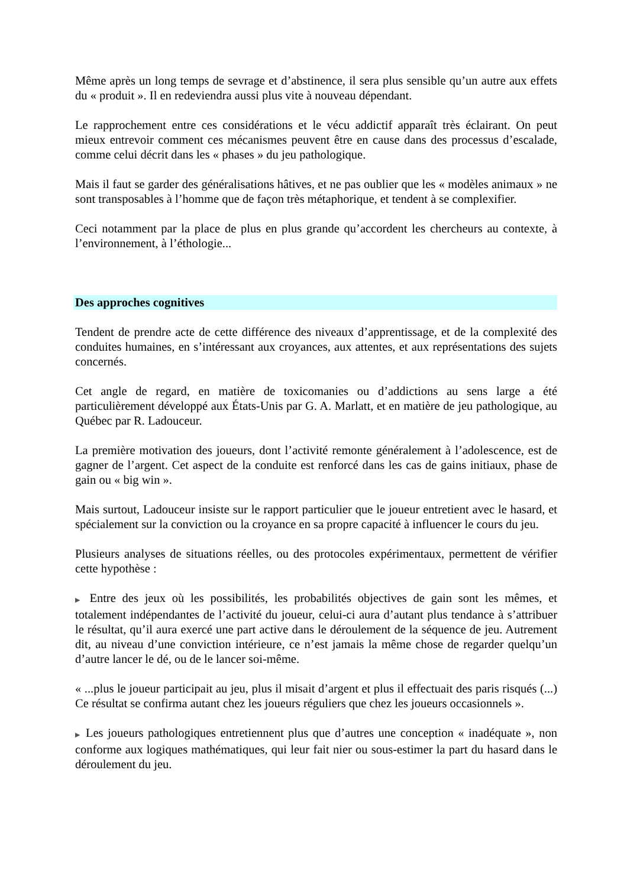Même après un long temps de sevrage et d’abstinence, il sera plus sensible qu’un autre aux effets du « produit ». Il en redeviendra aussi plus vite à nouveau dépendant.
Le rapprochement entre ces considérations et le vécu addictif apparaît très éclairant. On peut mieux entrevoir comment ces mécanismes peuvent être en cause dans des processus d’escalade, comme celui décrit dans les « phases » du jeu pathologique.
Mais il faut se garder des généralisations hâtives, et ne pas oublier que les « modèles animaux » ne sont transposables à l’homme que de façon très métaphorique, et tendent à se complexifier.
Ceci notamment par la place de plus en plus grande qu’accordent les chercheurs au contexte, à l’environnement, à l’éthologie...
Des approches cognitives
Tendent de prendre acte de cette différence des niveaux d’apprentissage, et de la complexité des conduites humaines, en s’intéressant aux croyances, aux attentes, et aux représentations des sujets concernés.
Cet angle de regard, en matière de toxicomanies ou d’addictions au sens large a été particulièrement développé aux États-Unis par G. A. Marlatt, et en matière de jeu pathologique, au Québec par R. Ladouceur.
La première motivation des joueurs, dont l’activité remonte généralement à l’adolescence, est de gagner de l’argent. Cet aspect de la conduite est renforcé dans les cas de gains initiaux, phase de gain ou « big win ».
Mais surtout, Ladouceur insiste sur le rapport particulier que le joueur entretient avec le hasard, et spécialement sur la conviction ou la croyance en sa propre capacité à influencer le cours du jeu.
Plusieurs analyses de situations réelles, ou des protocoles expérimentaux, permettent de vérifier cette hypothèse :
▶ Entre des jeux où les possibilités, les probabilités objectives de gain sont les mêmes, et totalement indépendantes de l’activité du joueur, celui-ci aura d’autant plus tendance à s’attribuer le résultat, qu’il aura exercé une part active dans le déroulement de la séquence de jeu. Autrement dit, au niveau d’une conviction intérieure, ce n’est jamais la même chose de regarder quelqu’un d’autre lancer le dé, ou de le lancer soi-même.
« ...plus le joueur participait au jeu, plus il misait d’argent et plus il effectuait des paris risqués (...) Ce résultat se confirma autant chez les joueurs réguliers que chez les joueurs occasionnels ».
▶ Les joueurs pathologiques entretiennent plus que d’autres une conception « inadéquate », non conforme aux logiques mathématiques, qui leur fait nier ou sous-estimer la part du hasard dans le déroulement du jeu.